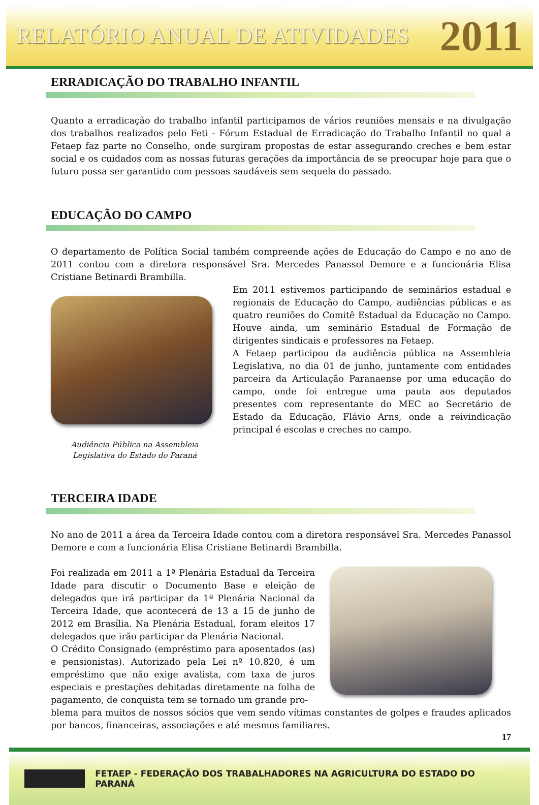RELATÓRIO ANUAL DE ATIVIDADES 2011
ERRADICAÇÃO DO TRABALHO INFANTIL
Quanto a erradicação do trabalho infantil participamos de vários reuniões mensais e na divulgação dos trabalhos realizados pelo Feti - Fórum Estadual de Erradicação do Trabalho Infantil no qual a Fetaep faz parte no Conselho, onde surgiram propostas de estar assegurando creches e bem estar social e os cuidados com as nossas futuras gerações da importância de se preocupar hoje para que o futuro possa ser garantido com pessoas saudáveis sem sequela do passado.
EDUCAÇÃO DO CAMPO
O departamento de Política Social também compreende ações de Educação do Campo e no ano de 2011 contou com a diretora responsável Sra. Mercedes Panassol Demore e a funcionária Elisa Cristiane Betinardi Brambilla.
Audiência Pública na Assembleia
Legislativa do Estado do Paraná
Em 2011 estivemos participando de seminários estadual e regionais de Educação do Campo, audiências públicas e as quatro reuniões do Comitê Estadual da Educação no Campo. Houve ainda, um seminário Estadual de Formação de dirigentes sindicais e professores na Fetaep.
A Fetaep participou da audiência pública na Assembleia Legislativa, no dia 01 de junho, juntamente com entidades parceira da Articulação Paranaense por uma educação do campo, onde foi entregue uma pauta aos deputados presentes com representante do MEC ao Secretário de Estado da Educação, Flávio Arns, onde a reivindicação principal é escolas e creches no campo.
TERCEIRA IDADE
No ano de 2011 a área da Terceira Idade contou com a diretora responsável Sra. Mercedes Panassol Demore e com a funcionária Elisa Cristiane Betinardi Brambilla.
Foi realizada em 2011 a 1ª Plenária Estadual da Terceira Idade para discutir o Documento Base e eleição de delegados que irá participar da 1ª Plenária Nacional da Terceira Idade, que acontecerá de 13 a 15 de junho de 2012 em Brasília. Na Plenária Estadual, foram eleitos 17 delegados que irão participar da Plenária Nacional.
O Crédito Consignado (empréstimo para aposentados (as) e pensionistas). Autorizado pela Lei nº 10.820, é um empréstimo que não exige avalista, com taxa de juros especiais e prestações debitadas diretamente na folha de pagamento, de conquista tem se tornado um grande pro-
blema para muitos de nossos sócios que vem sendo vítimas constantes de golpes e fraudes aplicados por bancos, financeiras, associações e até mesmos familiares.
17
FETAEP - FEDERAÇÃO DOS TRABALHADORES NA AGRICULTURA DO ESTADO DO PARANÁ